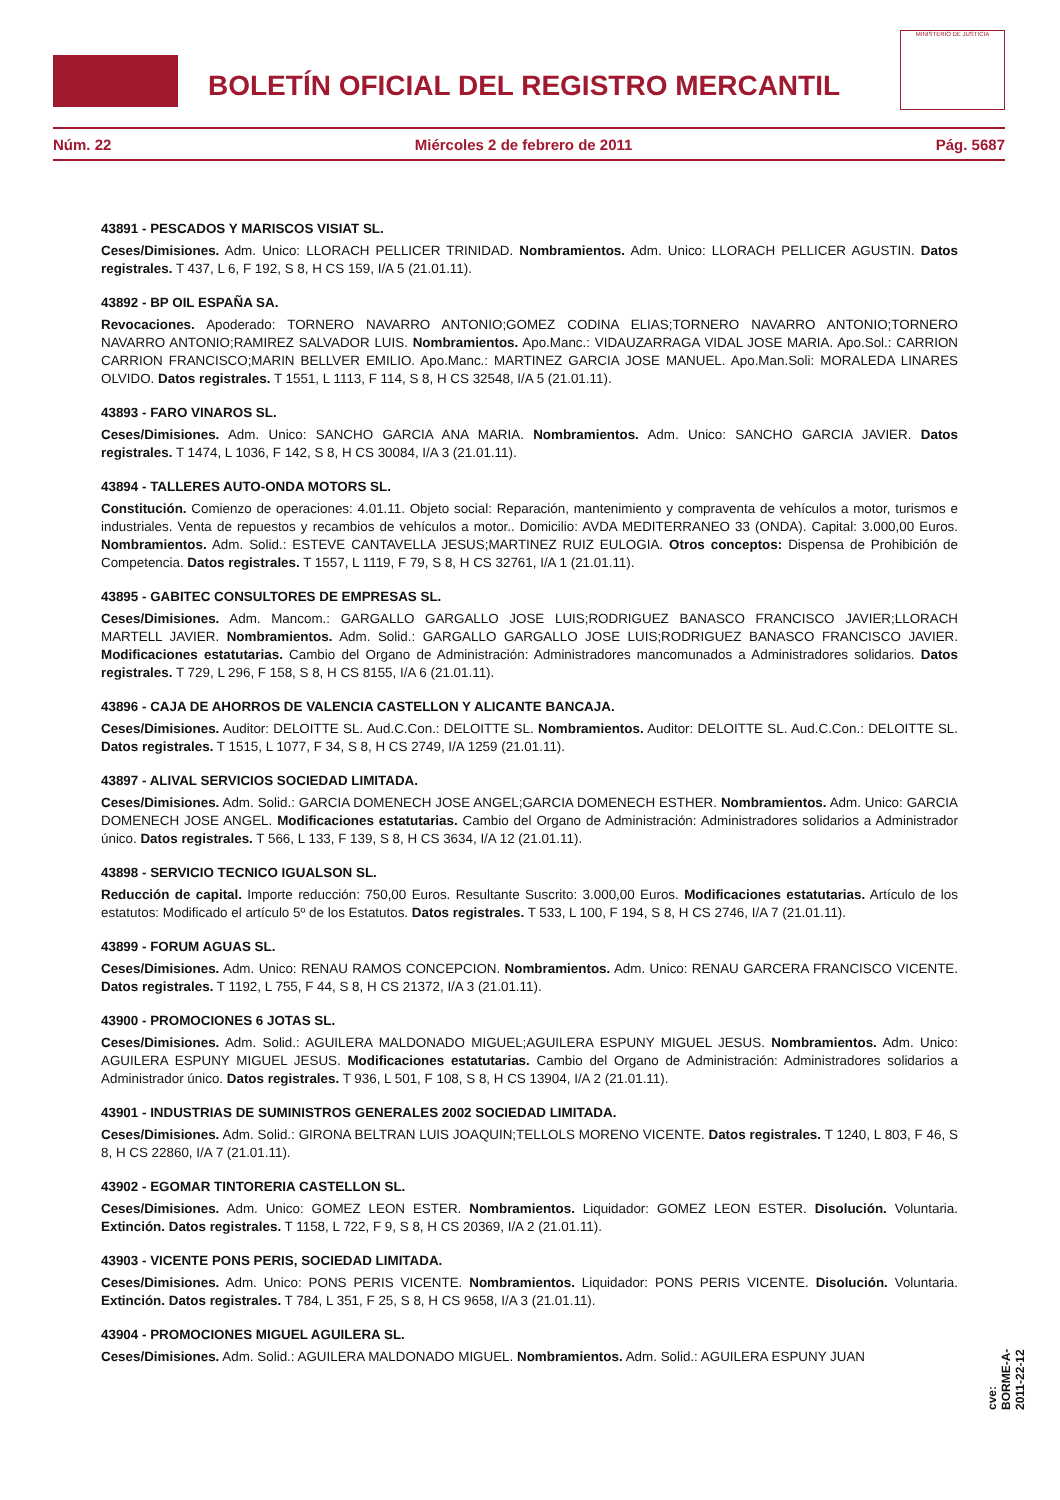BOLETÍN OFICIAL DEL REGISTRO MERCANTIL
MINISTERIO DE JUSTICIA
Núm. 22 Miércoles 2 de febrero de 2011 Pág. 5687
43891 - PESCADOS Y MARISCOS VISIAT SL.
Ceses/Dimisiones. Adm. Unico: LLORACH PELLICER TRINIDAD. Nombramientos. Adm. Unico: LLORACH PELLICER AGUSTIN. Datos registrales. T 437, L 6, F 192, S 8, H CS 159, I/A 5 (21.01.11).
43892 - BP OIL ESPAÑA SA.
Revocaciones. Apoderado: TORNERO NAVARRO ANTONIO;GOMEZ CODINA ELIAS;TORNERO NAVARRO ANTONIO;TORNERO NAVARRO ANTONIO;RAMIREZ SALVADOR LUIS. Nombramientos. Apo.Manc.: VIDAUZARRAGA VIDAL JOSE MARIA. Apo.Sol.: CARRION CARRION FRANCISCO;MARIN BELLVER EMILIO. Apo.Manc.: MARTINEZ GARCIA JOSE MANUEL. Apo.Man.Soli: MORALEDA LINARES OLVIDO. Datos registrales. T 1551, L 1113, F 114, S 8, H CS 32548, I/A 5 (21.01.11).
43893 - FARO VINAROS SL.
Ceses/Dimisiones. Adm. Unico: SANCHO GARCIA ANA MARIA. Nombramientos. Adm. Unico: SANCHO GARCIA JAVIER. Datos registrales. T 1474, L 1036, F 142, S 8, H CS 30084, I/A 3 (21.01.11).
43894 - TALLERES AUTO-ONDA MOTORS SL.
Constitución. Comienzo de operaciones: 4.01.11. Objeto social: Reparación, mantenimiento y compraventa de vehículos a motor, turismos e industriales. Venta de repuestos y recambios de vehículos a motor.. Domicilio: AVDA MEDITERRANEO 33 (ONDA). Capital: 3.000,00 Euros. Nombramientos. Adm. Solid.: ESTEVE CANTAVELLA JESUS;MARTINEZ RUIZ EULOGIA. Otros conceptos: Dispensa de Prohibición de Competencia. Datos registrales. T 1557, L 1119, F 79, S 8, H CS 32761, I/A 1 (21.01.11).
43895 - GABITEC CONSULTORES DE EMPRESAS SL.
Ceses/Dimisiones. Adm. Mancom.: GARGALLO GARGALLO JOSE LUIS;RODRIGUEZ BANASCO FRANCISCO JAVIER;LLORACH MARTELL JAVIER. Nombramientos. Adm. Solid.: GARGALLO GARGALLO JOSE LUIS;RODRIGUEZ BANASCO FRANCISCO JAVIER. Modificaciones estatutarias. Cambio del Organo de Administración: Administradores mancomunados a Administradores solidarios. Datos registrales. T 729, L 296, F 158, S 8, H CS 8155, I/A 6 (21.01.11).
43896 - CAJA DE AHORROS DE VALENCIA CASTELLON Y ALICANTE BANCAJA.
Ceses/Dimisiones. Auditor: DELOITTE SL. Aud.C.Con.: DELOITTE SL. Nombramientos. Auditor: DELOITTE SL. Aud.C.Con.: DELOITTE SL. Datos registrales. T 1515, L 1077, F 34, S 8, H CS 2749, I/A 1259 (21.01.11).
43897 - ALIVAL SERVICIOS SOCIEDAD LIMITADA.
Ceses/Dimisiones. Adm. Solid.: GARCIA DOMENECH JOSE ANGEL;GARCIA DOMENECH ESTHER. Nombramientos. Adm. Unico: GARCIA DOMENECH JOSE ANGEL. Modificaciones estatutarias. Cambio del Organo de Administración: Administradores solidarios a Administrador único. Datos registrales. T 566, L 133, F 139, S 8, H CS 3634, I/A 12 (21.01.11).
43898 - SERVICIO TECNICO IGUALSON SL.
Reducción de capital. Importe reducción: 750,00 Euros. Resultante Suscrito: 3.000,00 Euros. Modificaciones estatutarias. Artículo de los estatutos: Modificado el artículo 5º de los Estatutos. Datos registrales. T 533, L 100, F 194, S 8, H CS 2746, I/A 7 (21.01.11).
43899 - FORUM AGUAS SL.
Ceses/Dimisiones. Adm. Unico: RENAU RAMOS CONCEPCION. Nombramientos. Adm. Unico: RENAU GARCERA FRANCISCO VICENTE. Datos registrales. T 1192, L 755, F 44, S 8, H CS 21372, I/A 3 (21.01.11).
43900 - PROMOCIONES 6 JOTAS SL.
Ceses/Dimisiones. Adm. Solid.: AGUILERA MALDONADO MIGUEL;AGUILERA ESPUNY MIGUEL JESUS. Nombramientos. Adm. Unico: AGUILERA ESPUNY MIGUEL JESUS. Modificaciones estatutarias. Cambio del Organo de Administración: Administradores solidarios a Administrador único. Datos registrales. T 936, L 501, F 108, S 8, H CS 13904, I/A 2 (21.01.11).
43901 - INDUSTRIAS DE SUMINISTROS GENERALES 2002 SOCIEDAD LIMITADA.
Ceses/Dimisiones. Adm. Solid.: GIRONA BELTRAN LUIS JOAQUIN;TELLOLS MORENO VICENTE. Datos registrales. T 1240, L 803, F 46, S 8, H CS 22860, I/A 7 (21.01.11).
43902 - EGOMAR TINTORERIA CASTELLON SL.
Ceses/Dimisiones. Adm. Unico: GOMEZ LEON ESTER. Nombramientos. Liquidador: GOMEZ LEON ESTER. Disolución. Voluntaria. Extinción. Datos registrales. T 1158, L 722, F 9, S 8, H CS 20369, I/A 2 (21.01.11).
43903 - VICENTE PONS PERIS, SOCIEDAD LIMITADA.
Ceses/Dimisiones. Adm. Unico: PONS PERIS VICENTE. Nombramientos. Liquidador: PONS PERIS VICENTE. Disolución. Voluntaria. Extinción. Datos registrales. T 784, L 351, F 25, S 8, H CS 9658, I/A 3 (21.01.11).
43904 - PROMOCIONES MIGUEL AGUILERA SL.
Ceses/Dimisiones. Adm. Solid.: AGUILERA MALDONADO MIGUEL. Nombramientos. Adm. Solid.: AGUILERA ESPUNY JUAN
cve: BORME-A-2011-22-12